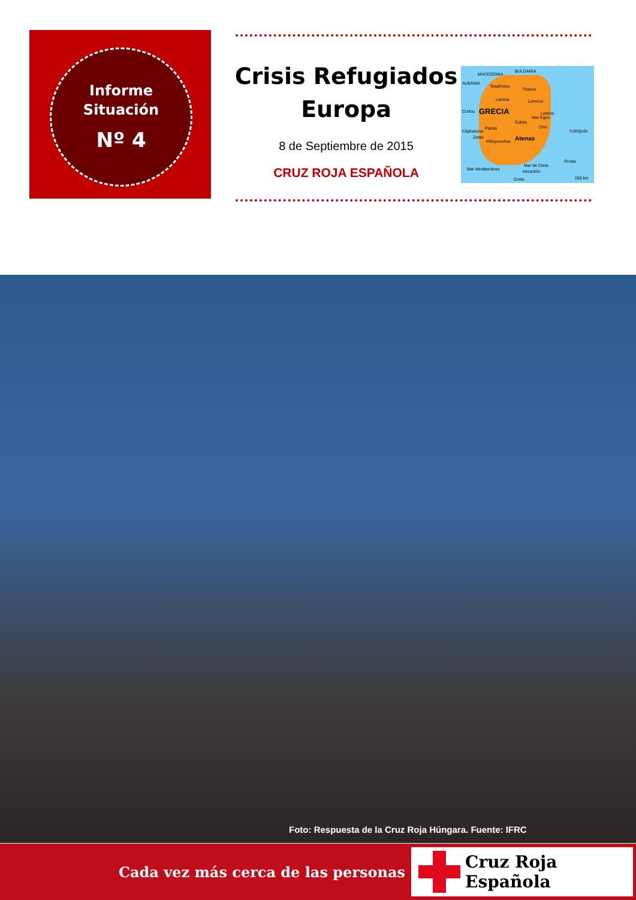Informe
Situación
Nº 4
Crisis Refugiados Europa
8 de Septiembre de 2015
CRUZ ROJA ESPAÑOLA
MACEDONIA
BULGARIA
ALBANIA
Tesalónica
Thasos
Larissa Lemnos
Corfou GRECIA Lesbos
Eubée
Mar Egeo
Chio
Céphalonie
Patras
TURQUÍA
Zante
Péloponnèse Atenas
Rodas
Mar de Creta
Heraclión Mar Mediterráneo
Creta 250 km
Foto: Respuesta de la Cruz Roja Húngara. Fuente: IFRC
Cada vez más cerca de las personas
Cruz Roja Española